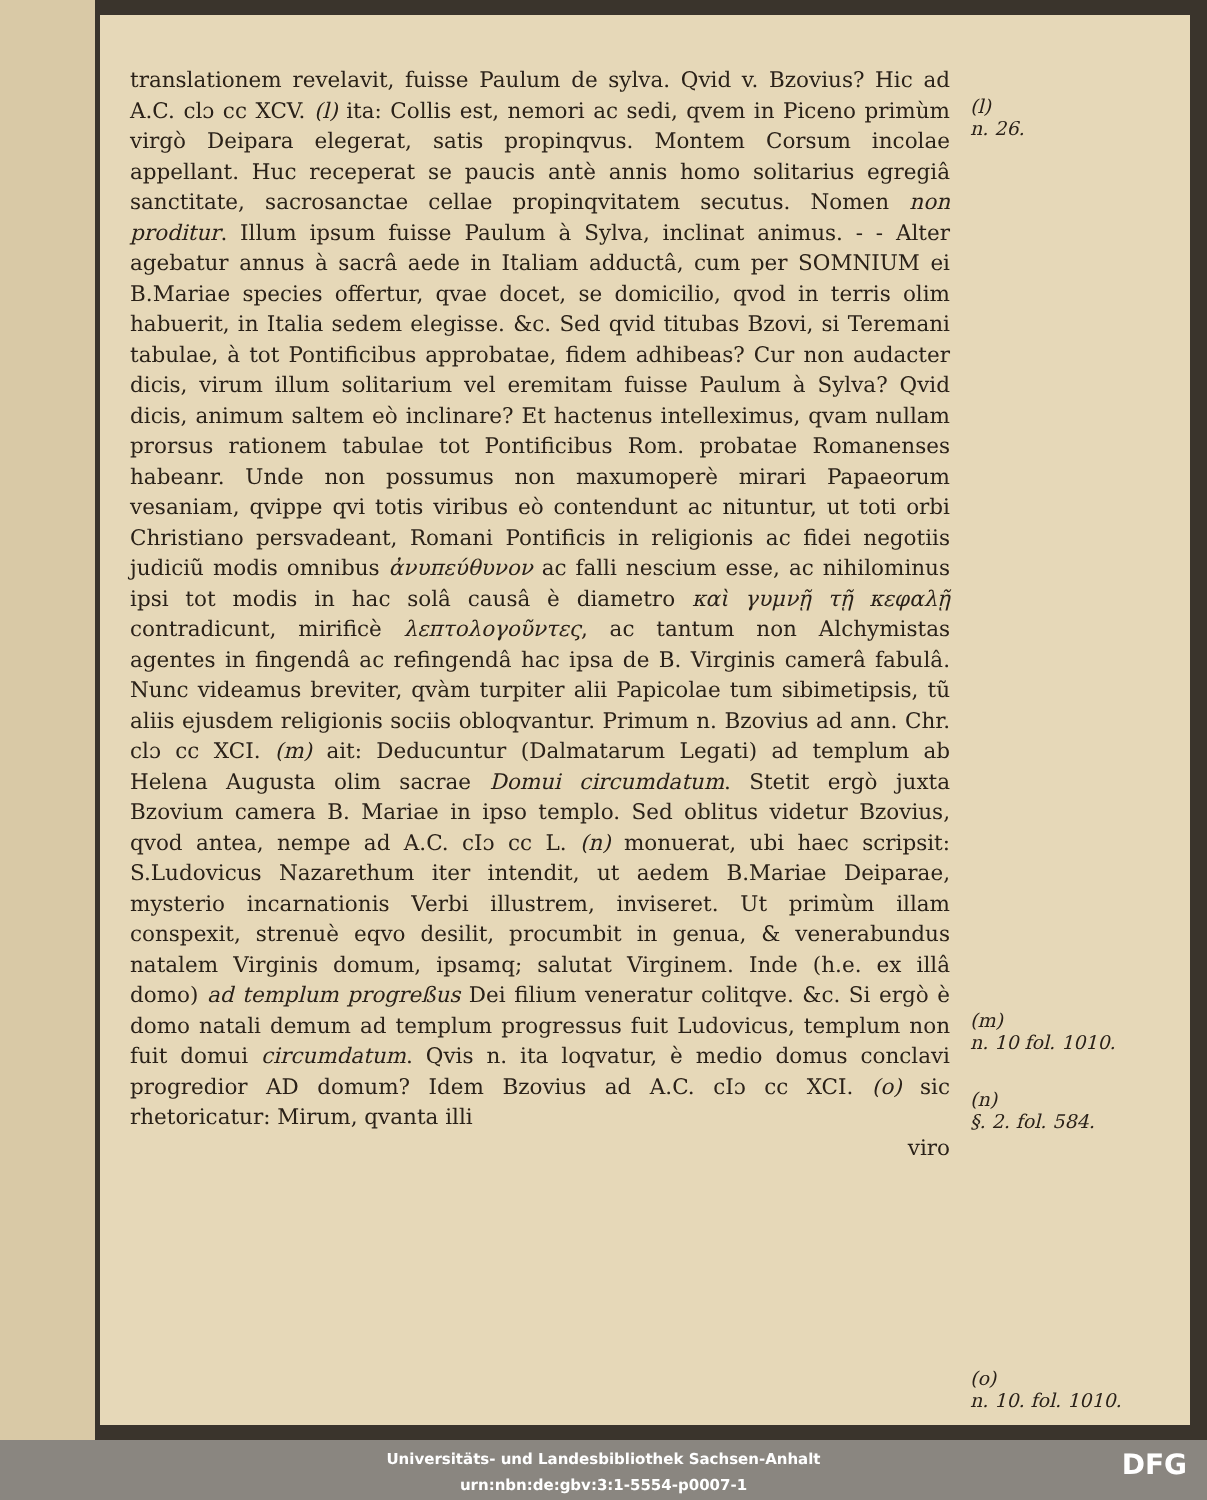translationem revelavit, fuisse Paulum de sylva. Qvid v. Bzovius? Hic ad A.C. clɔ cc XCV. (l) ita: Collis est, nemori ac sedi, qvem in Piceno primùm virgò Deipara elegerat, satis propinqvus. Montem Corsum incolae appellant. Huc receperat se paucis antè annis homo solitarius egregiâ sanctitate, sacrosanctae cellae propinqvitatem secutus. Nomen non proditur. Illum ipsum fuisse Paulum à Sylva, inclinat animus. - - Alter agebatur annus à sacrâ aede in Italiam adductâ, cum per SOMNIUM ei B.Mariae species offertur, qvae docet, se domicilio, qvod in terris olim habuerit, in Italia sedem elegisse. &c. Sed qvid titubas Bzovi, si Teremani tabulae, à tot Pontificibus approbatae, fidem adhibeas? Cur non audacter dicis, virum illum solitarium vel eremitam fuisse Paulum à Sylva? Qvid dicis, animum saltem eò inclinare? Et hactenus intelleximus, qvam nullam prorsus rationem tabulae tot Pontificibus Rom. probatae Romanenses habeanr. Unde non possumus non maxumoperè mirari Papaeorum vesaniam, qvippe qvi totis viribus eò contendunt ac nituntur, ut toti orbi Christiano persvadeant, Romani Pontificis in religionis ac fidei negotiis judiciũ modis omnibus ἀνυπεύθυνον ac falli nescium esse, ac nihilominus ipsi tot modis in hac solâ causâ è diametro καὶ γυμνῇ τῇ κεφαλῇ contradicunt, mirificè λεπτολογοῦντες, ac tantum non Alchymistas agentes in fingendâ ac refingendâ hac ipsa de B. Virginis camerâ fabulâ. Nunc videamus breviter, qvàm turpiter alii Papicolae tum sibimetipsis, tũ aliis ejusdem religionis sociis obloqvantur. Primum n. Bzovius ad ann. Chr. clɔ cc XCI. (m) ait: Deducuntur (Dalmatarum Legati) ad templum ab Helena Augusta olim sacrae Domui circumdatum. Stetit ergò juxta Bzovium camera B. Mariae in ipso templo. Sed oblitus videtur Bzovius, qvod antea, nempe ad A.C. cIɔ cc L. (n) monuerat, ubi haec scripsit: S.Ludovicus Nazarethum iter intendit, ut aedem B.Mariae Deiparae, mysterio incarnationis Verbi illustrem, inviseret. Ut primùm illam conspexit, strenuè eqvo desilit, procumbit in genua, & venerabundus natalem Virginis domum, ipsamq; salutat Virginem. Inde (h.e. ex illâ domo) ad templum progreßus Dei filium veneratur colitqve. &c. Si ergò è domo natali demum ad templum progressus fuit Ludovicus, templum non fuit domui circumdatum. Qvis n. ita loqvatur, è medio domus conclavi progredior AD domum? Idem Bzovius ad A.C. cIɔ cc XCI. (o) sic rhetoricatur: Mirum, qvanta illi
viro
(l)
n. 26.
(m)
n. 10 fol. 1010.
(n)
§. 2. fol. 584.
(o)
n. 10. fol. 1010.
Universitäts- und Landesbibliothek Sachsen-Anhalt
urn:nbn:de:gbv:3:1-5554-p0007-1
DFG